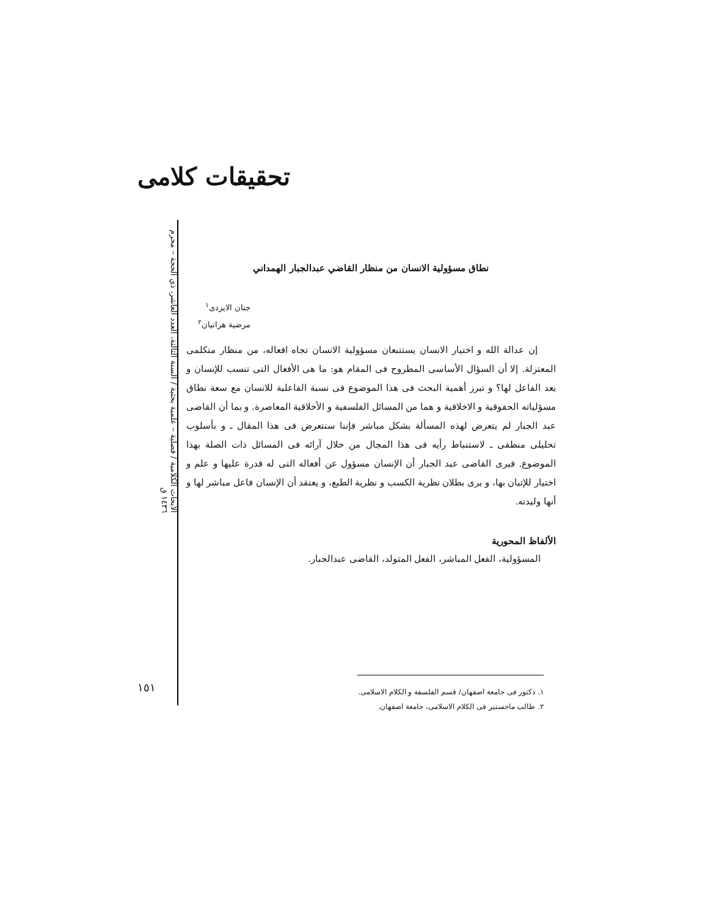تحقیقات کلامی
الأبحاث الكلامية / فصلية – علمية بحثية / السنة الثالثة، العدد العاشر، ذي الحجة – محرم ١٤٣٦ ق
١٥١
نطاق مسؤولية الانسان من منظار القاضي عبدالجبار الهمداني
جنان الايزدى<sup>١</sup>
مرضية هراتيان<sup>٢</sup>
إن عدالة الله و اختيار الانسان يستتبعان مسؤولية الانسان تجاه افعاله، من منظار متكلمى المعتزلة. إلا أن السؤال الأساسى المطروح فى المقام هو: ما هى الأفعال التى تنسب للإنسان و يعد الفاعل لها؟ و تبرز أهمية البحث فى هذا الموضوع فى نسبة الفاعلية للانسان مع سعة نطاق مسؤلياته الحقوقية و الاخلاقية و هما من المسائل الفلسفية و الأخلاقية المعاصرة. و بما أن القاضى عبد الجبار لم يتعرض لهذه المسألة بشكل مباشر فإننا سنتعرض فى هذا المقال ـ و بأسلوب تحليلى منطقى ـ لاستنباط رأيه فى هذا المجال من خلال آرائه فى المسائل ذات الصلة بهذا الموضوع. فيرى القاضى عبد الجبار أن الإنسان مسؤول عن أفعاله التى له قدرة عليها و علم و اختيار للإتيان بها، و يرى بطلان نظرية الكسب و نظرية الطبع، و يعتقد أن الإنسان فاعل مباشر لها و أنها وليدته.
الألفاظ المحورية
المسؤولية، الفعل المباشر، الفعل المتولد، القاضى عبدالجبار.
١. دكتور فى جامعة اصفهان/ قسم الفلسفة و الكلام الاسلامى.
٢. طالب ماجستير فى الكلام الاسلامى، جامعة اصفهان.